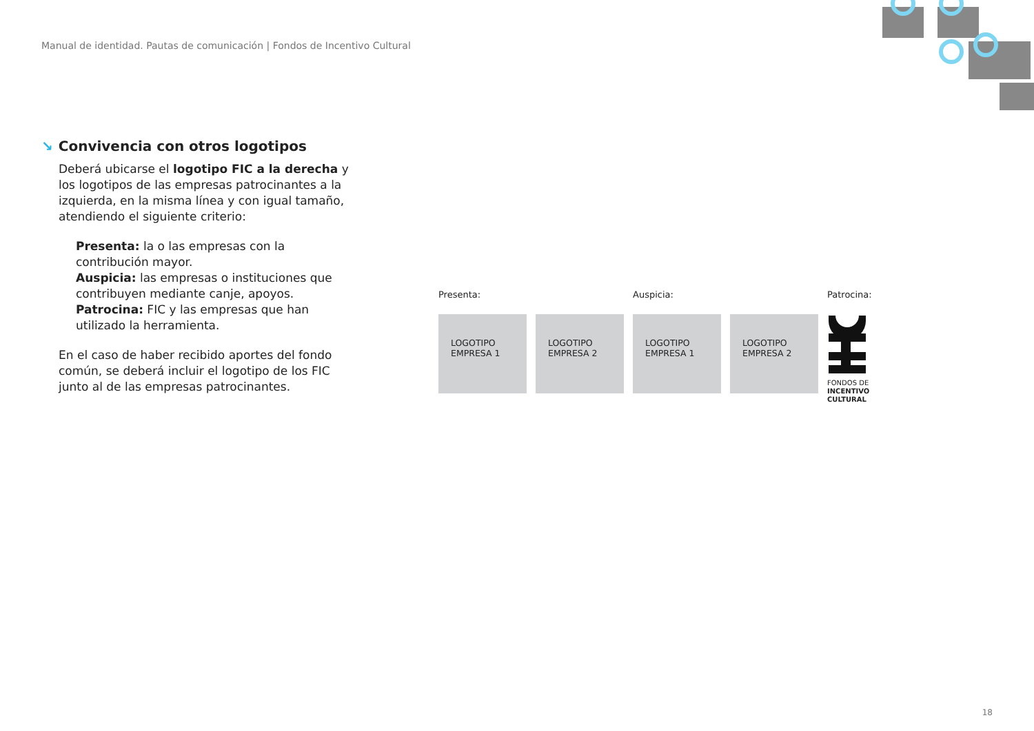Manual de identidad. Pautas de comunicación | Fondos de Incentivo Cultural
↘ Convivencia con otros logotipos
Deberá ubicarse el logotipo FIC a la derecha y los logotipos de las empresas patrocinantes a la izquierda, en la misma línea y con igual tamaño, atendiendo el siguiente criterio:
Presenta: la o las empresas con la contribución mayor.
Auspicia: las empresas o instituciones que contribuyen mediante canje, apoyos.
Patrocina: FIC y las empresas que han utilizado la herramienta.
En el caso de haber recibido aportes del fondo común, se deberá incluir el logotipo de los FIC junto al de las empresas patrocinantes.
Presenta:
LOGOTIPO
EMPRESA 1
LOGOTIPO
EMPRESA 2
Auspicia:
LOGOTIPO
EMPRESA 1
LOGOTIPO
EMPRESA 2
Patrocina:
FONDOS DE
INCENTIVO
CULTURAL
18